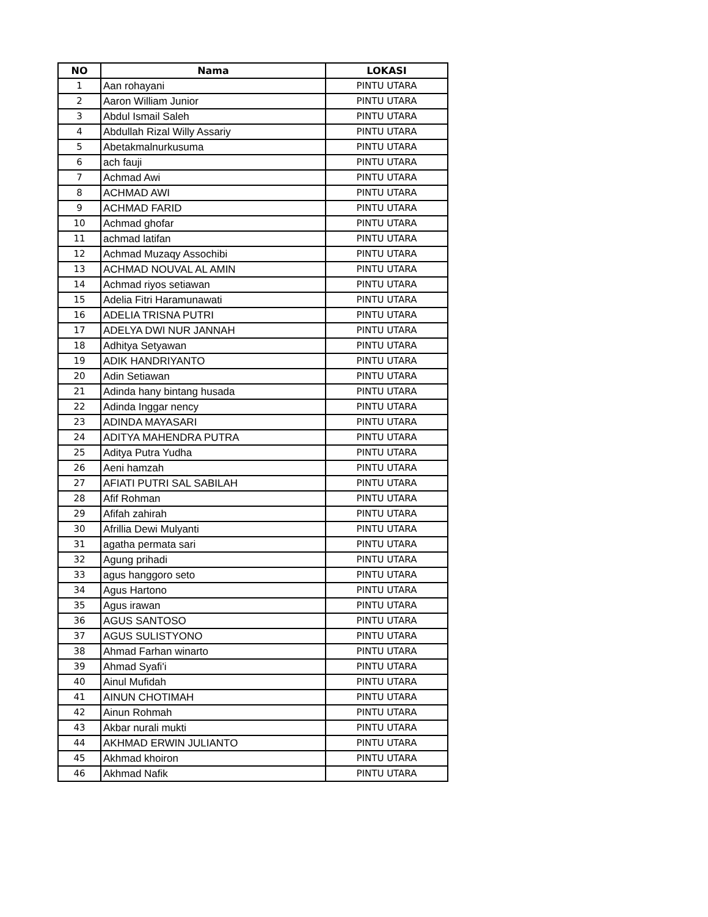| NO | Nama | LOKASI |
| --- | --- | --- |
| 1 | Aan rohayani | PINTU UTARA |
| 2 | Aaron William Junior | PINTU UTARA |
| 3 | Abdul Ismail Saleh | PINTU UTARA |
| 4 | Abdullah Rizal Willy Assariy | PINTU UTARA |
| 5 | Abetakmalnurkusuma | PINTU UTARA |
| 6 | ach fauji | PINTU UTARA |
| 7 | Achmad Awi | PINTU UTARA |
| 8 | ACHMAD AWI | PINTU UTARA |
| 9 | ACHMAD FARID | PINTU UTARA |
| 10 | Achmad ghofar | PINTU UTARA |
| 11 | achmad latifan | PINTU UTARA |
| 12 | Achmad Muzaqy Assochibi | PINTU UTARA |
| 13 | ACHMAD NOUVAL AL AMIN | PINTU UTARA |
| 14 | Achmad riyos setiawan | PINTU UTARA |
| 15 | Adelia Fitri Haramunawati | PINTU UTARA |
| 16 | ADELIA TRISNA PUTRI | PINTU UTARA |
| 17 | ADELYA DWI NUR JANNAH | PINTU UTARA |
| 18 | Adhitya Setyawan | PINTU UTARA |
| 19 | ADIK HANDRIYANTO | PINTU UTARA |
| 20 | Adin Setiawan | PINTU UTARA |
| 21 | Adinda hany bintang husada | PINTU UTARA |
| 22 | Adinda Inggar nency | PINTU UTARA |
| 23 | ADINDA MAYASARI | PINTU UTARA |
| 24 | ADITYA MAHENDRA PUTRA | PINTU UTARA |
| 25 | Aditya Putra Yudha | PINTU UTARA |
| 26 | Aeni hamzah | PINTU UTARA |
| 27 | AFIATI PUTRI SAL SABILAH | PINTU UTARA |
| 28 | Afif Rohman | PINTU UTARA |
| 29 | Afifah zahirah | PINTU UTARA |
| 30 | Afrillia Dewi Mulyanti | PINTU UTARA |
| 31 | agatha permata sari | PINTU UTARA |
| 32 | Agung prihadi | PINTU UTARA |
| 33 | agus hanggoro seto | PINTU UTARA |
| 34 | Agus Hartono | PINTU UTARA |
| 35 | Agus irawan | PINTU UTARA |
| 36 | AGUS SANTOSO | PINTU UTARA |
| 37 | AGUS SULISTYONO | PINTU UTARA |
| 38 | Ahmad Farhan winarto | PINTU UTARA |
| 39 | Ahmad Syafi'i | PINTU UTARA |
| 40 | Ainul Mufidah | PINTU UTARA |
| 41 | AINUN CHOTIMAH | PINTU UTARA |
| 42 | Ainun Rohmah | PINTU UTARA |
| 43 | Akbar nurali mukti | PINTU UTARA |
| 44 | AKHMAD ERWIN JULIANTO | PINTU UTARA |
| 45 | Akhmad khoiron | PINTU UTARA |
| 46 | Akhmad Nafik | PINTU UTARA |